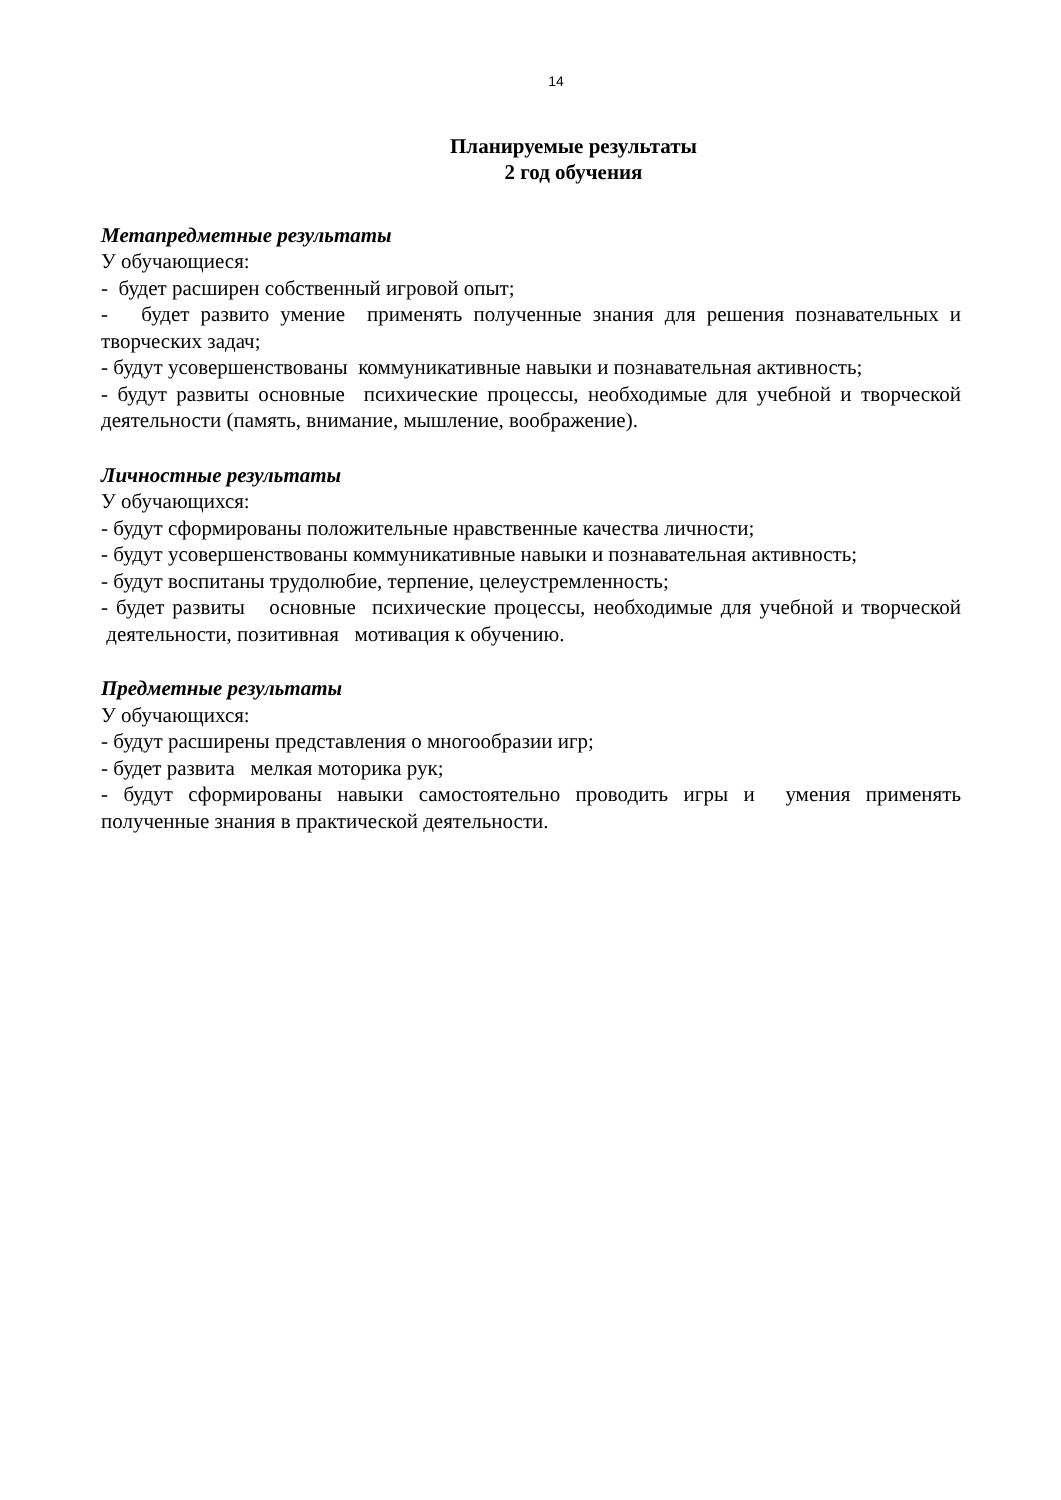14
Планируемые результаты
2 год обучения
Метапредметные результаты
У обучающиеся:
- будет расширен собственный игровой опыт;
- будет развито умение применять полученные знания для решения познавательных и творческих задач;
- будут усовершенствованы коммуникативные навыки и познавательная активность;
- будут развиты основные психические процессы, необходимые для учебной и творческой деятельности (память, внимание, мышление, воображение).
Личностные результаты
У обучающихся:
- будут сформированы положительные нравственные качества личности;
- будут усовершенствованы коммуникативные навыки и познавательная активность;
- будут воспитаны трудолюбие, терпение, целеустремленность;
- будет развиты основные психические процессы, необходимые для учебной и творческой деятельности, позитивная мотивация к обучению.
Предметные результаты
У обучающихся:
- будут расширены представления о многообразии игр;
- будет развита мелкая моторика рук;
- будут сформированы навыки самостоятельно проводить игры и умения применять полученные знания в практической деятельности.